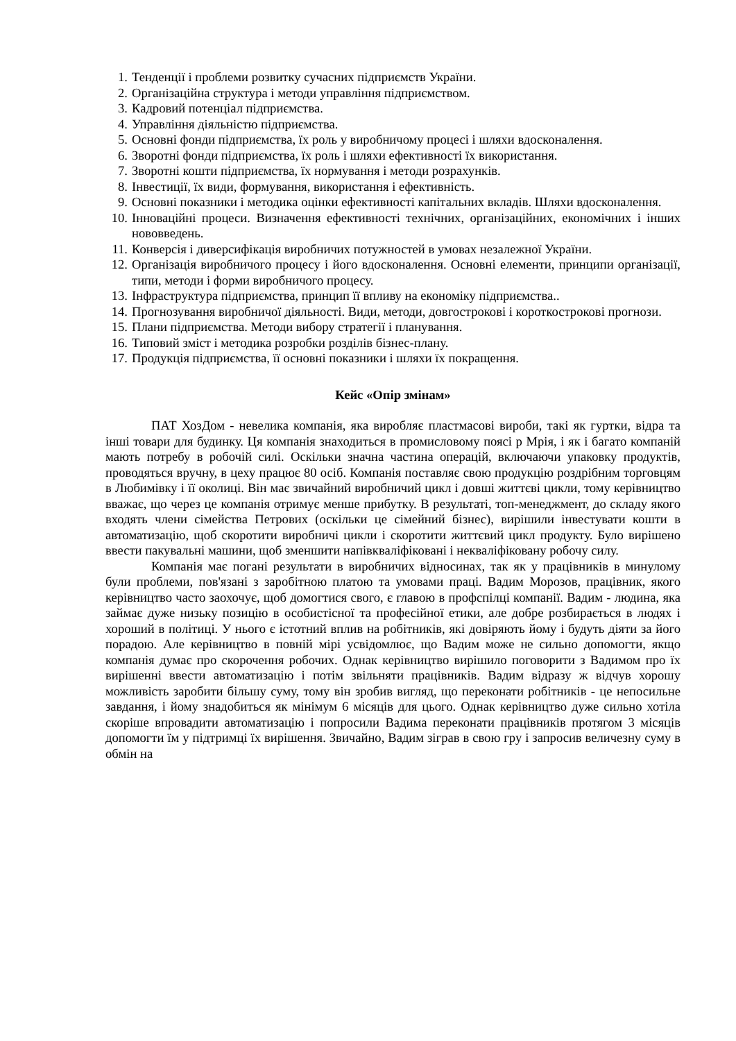1. Тенденції і проблеми розвитку сучасних підприємств України.
2. Організаційна структура і методи управління підприємством.
3. Кадровий потенціал підприємства.
4. Управління діяльністю підприємства.
5. Основні фонди підприємства, їх роль у виробничому процесі і шляхи вдосконалення.
6. Зворотні фонди підприємства, їх роль і шляхи ефективності їх використання.
7. Зворотні кошти підприємства, їх нормування і методи розрахунків.
8. Інвестиції, їх види, формування, використання і ефективність.
9. Основні показники і методика оцінки ефективності капітальних вкладів. Шляхи вдосконалення.
10.
Інноваційні процеси. Визначення ефективності технічних, організаційних, економічних і інших нововведень.
11.
Конверсія і диверсифікація виробничих потужностей в умовах незалежної України.
12.
Організація виробничого процесу і його вдосконалення. Основні елементи, принципи організації, типи, методи і форми виробничого процесу.
13.
Інфраструктура підприємства, принцип її впливу на економіку підприємства..
14.
Прогнозування виробничої діяльності. Види, методи, довгострокові і короткострокові прогнози.
15.
Плани підприємства. Методи вибору стратегії і планування.
16.
Типовий зміст і методика розробки розділів бізнес-плану.
17.
Продукція підприємства, її основні показники і шляхи їх покращення.
Кейс «Опір змінам»
ПАТ ХозДом - невелика компанія, яка виробляє пластмасові вироби, такі як гуртки, відра та інші товари для будинку. Ця компанія знаходиться в промисловому поясі р Мрія, і як і багато компаній мають потребу в робочій силі. Оскільки значна частина операцій, включаючи упаковку продуктів, проводяться вручну, в цеху працює 80 осіб. Компанія поставляє свою продукцію роздрібним торговцям в Любимівку і її околиці. Він має звичайний виробничий цикл і довші життєві цикли, тому керівництво вважає, що через це компанія отримує менше прибутку. В результаті, топ-менеджмент, до складу якого входять члени сімейства Петрових (оскільки це сімейний бізнес), вирішили інвестувати кошти в автоматизацію, щоб скоротити виробничі цикли і скоротити життєвий цикл продукту. Було вирішено ввести пакувальні машини, щоб зменшити напівкваліфіковані і некваліфіковану робочу силу.
Компанія має погані результати в виробничих відносинах, так як у працівників в минулому були проблеми, пов'язані з заробітною платою та умовами праці. Вадим Морозов, працівник, якого керівництво часто заохочує, щоб домогтися свого, є главою в профспілці компанії. Вадим - людина, яка займає дуже низьку позицію в особистісної та професійної етики, але добре розбирається в людях і хороший в політиці. У нього є істотний вплив на робітників, які довіряють йому і будуть діяти за його порадою. Але керівництво в повній мірі усвідомлює, що Вадим може не сильно допомогти, якщо компанія думає про скорочення робочих. Однак керівництво вирішило поговорити з Вадимом про їх вирішенні ввести автоматизацію і потім звільняти працівників. Вадим відразу ж відчув хорошу можливість заробити більшу суму, тому він зробив вигляд, що переконати робітників - це непосильне завдання, і йому знадобиться як мінімум 6 місяців для цього. Однак керівництво дуже сильно хотіла скоріше впровадити автоматизацію і попросили Вадима переконати працівників протягом 3 місяців допомогти їм у підтримці їх вирішення. Звичайно, Вадим зіграв в свою гру і запросив величезну суму в обмін на